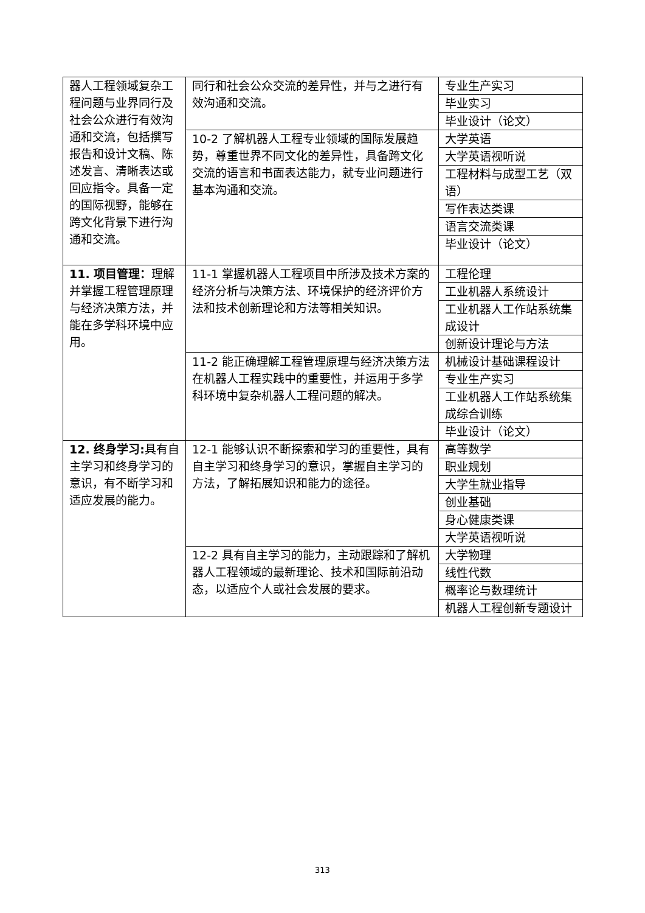| 器人工程领域复杂工程问题与业界同行及社会公众进行有效沟通和交流，包括撰写报告和设计文稿、陈述发言、清晰表达或回应指令。具备一定的国际视野，能够在跨文化背景下进行沟通和交流。 | 同行和社会公众交流的差异性，并与之进行有效沟通和交流。 | 专业生产实习 |
| | | 毕业实习 |
| | | 毕业设计（论文） |
| | 10-2 了解机器人工程专业领域的国际发展趋势，尊重世界不同文化的差异性，具备跨文化交流的语言和书面表达能力，就专业问题进行基本沟通和交流。 | 大学英语 |
| | | 大学英语视听说 |
| | | 工程材料与成型工艺（双语） |
| | | 写作表达类课 |
| | | 语言交流类课 |
| | | 毕业设计（论文） |
| 11. 项目管理： 理解并掌握工程管理原理与经济决策方法，并能在多学科环境中应用。 | 11-1 掌握机器人工程项目中所涉及技术方案的经济分析与决策方法、环境保护的经济评价方法和技术创新理论和方法等相关知识。 | 工程伦理 |
| | | 工业机器人系统设计 |
| | | 工业机器人工作站系统集成设计 |
| | | 创新设计理论与方法 |
| | 11-2 能正确理解工程管理原理与经济决策方法 在机器人工程实践中的重要性，并运用于多学科环境中复杂机器人工程问题的解决。 | 机械设计基础课程设计 |
| | | 专业生产实习 |
| | | 工业机器人工作站系统集成综合训练 |
| | | 毕业设计（论文） |
| 12. 终身学习: 具有自主学习和终身学习的意识，有不断学习和适应发展的能力。 | 12-1 能够认识不断探索和学习的重要性，具有自主学习和终身学习的意识，掌握自主学习的方法，了解拓展知识和能力的途径。 | 高等数学 |
| | | 职业规划 |
| | | 大学生就业指导 |
| | | 创业基础 |
| | | 身心健康类课 |
| | | 大学英语视听说 |
| | 12-2 具有自主学习的能力，主动跟踪和了解机器人工程领域的最新理论、技术和国际前沿动态，以适应个人或社会发展的要求。 | 大学物理 |
| | | 线性代数 |
| | | 概率论与数理统计 |
| | | 机器人工程创新专题设计 |
313